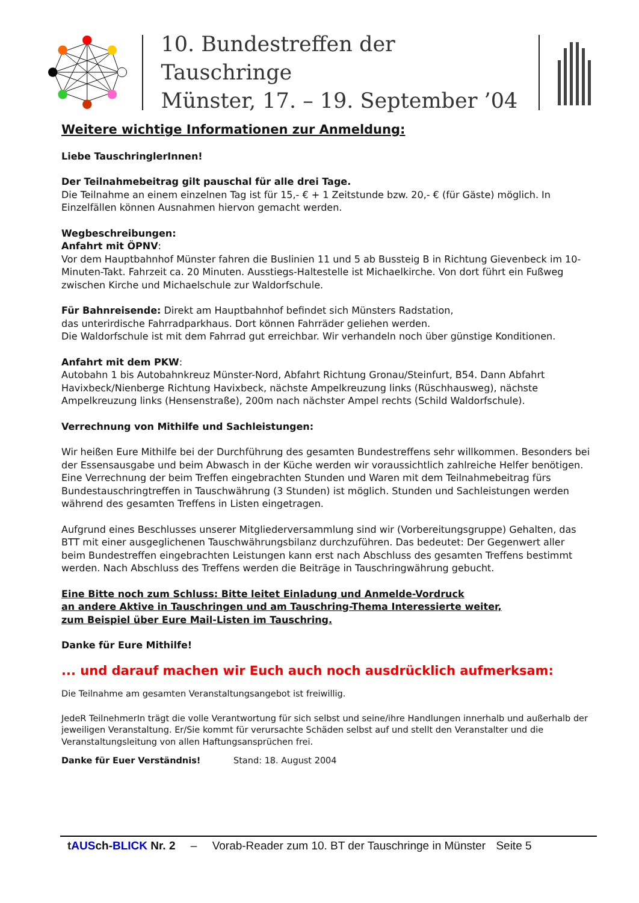10. Bundestreffen der Tauschringe
Münster, 17. – 19. September ’04
Weitere wichtige Informationen zur Anmeldung:
Liebe TauschringlerInnen!
Der Teilnahmebeitrag gilt pauschal für alle drei Tage.
Die Teilnahme an einem einzelnen Tag ist für 15,- € + 1 Zeitstunde bzw. 20,- € (für Gäste) möglich. In Einzelfällen können Ausnahmen hiervon gemacht werden.
Wegbeschreibungen:
Anfahrt mit ÖPNV:
Vor dem Hauptbahnhof Münster fahren die Buslinien 11 und 5 ab Bussteig B in Richtung Gievenbeck im 10-Minuten-Takt. Fahrzeit ca. 20 Minuten. Ausstiegs-Haltestelle ist Michaelkirche. Von dort führt ein Fußweg zwischen Kirche und Michaelschule zur Waldorfschule.
Für Bahnreisende: Direkt am Hauptbahnhof befindet sich Münsters Radstation,
das unterirdische Fahrradparkhaus. Dort können Fahrräder geliehen werden.
Die Waldorfschule ist mit dem Fahrrad gut erreichbar. Wir verhandeln noch über günstige Konditionen.
Anfahrt mit dem PKW:
Autobahn 1 bis Autobahnkreuz Münster-Nord, Abfahrt Richtung Gronau/Steinfurt, B54. Dann Abfahrt Havixbeck/Nienberge Richtung Havixbeck, nächste Ampelkreuzung links (Rüschhausweg), nächste Ampelkreuzung links (Hensenstraße), 200m nach nächster Ampel rechts (Schild Waldorfschule).
Verrechnung von Mithilfe und Sachleistungen:
Wir heißen Eure Mithilfe bei der Durchführung des gesamten Bundestreffens sehr willkommen. Besonders bei der Essensausgabe und beim Abwasch in der Küche werden wir voraussichtlich zahlreiche Helfer benötigen. Eine Verrechnung der beim Treffen eingebrachten Stunden und Waren mit dem Teilnahmebeitrag fürs Bundestauschringtreffen in Tauschwährung (3 Stunden) ist möglich. Stunden und Sachleistungen werden während des gesamten Treffens in Listen eingetragen.
Aufgrund eines Beschlusses unserer Mitgliederversammlung sind wir (Vorbereitungsgruppe) Gehalten, das BTT mit einer ausgeglichenen Tauschwährungsbilanz durchzuführen. Das bedeutet: Der Gegenwert aller beim Bundestreffen eingebrachten Leistungen kann erst nach Abschluss des gesamten Treffens bestimmt werden. Nach Abschluss des Treffens werden die Beiträge in Tauschringwährung gebucht.
Eine Bitte noch zum Schluss: Bitte leitet Einladung und Anmelde-Vordruck
an andere Aktive in Tauschringen und am Tauschring-Thema Interessierte weiter,
zum Beispiel über Eure Mail-Listen im Tauschring.
Danke für Eure Mithilfe!
... und darauf machen wir Euch auch noch ausdrücklich aufmerksam:
Die Teilnahme am gesamten Veranstaltungsangebot ist freiwillig.
JedeR TeilnehmerIn trägt die volle Verantwortung für sich selbst und seine/ihre Handlungen innerhalb und außerhalb der jeweiligen Veranstaltung. Er/Sie kommt für verursachte Schäden selbst auf und stellt den Veranstalter und die Veranstaltungsleitung von allen Haftungsansprüchen frei.
Danke für Euer Verständnis! Stand: 18. August 2004
tAUSch-BLICK Nr. 2 – Vorab-Reader zum 10. BT der Tauschringe in Münster Seite 5